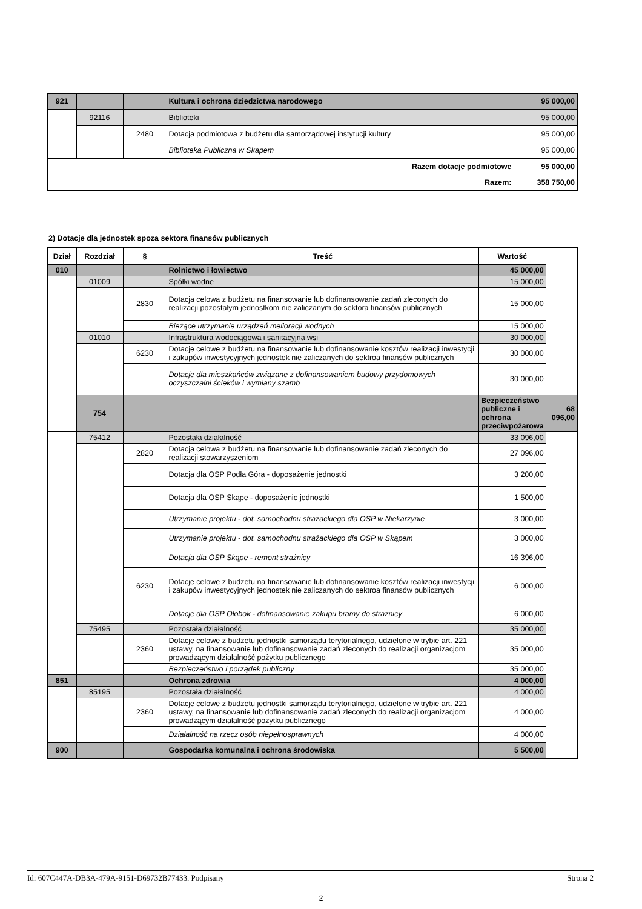| 921 | | | Kultura i ochrona dziedzictwa narodowego | 95 000,00 |
| | 92116 | | Biblioteki | 95 000,00 |
| | | 2480 | Dotacja podmiotowa z budżetu dla samorządowej instytucji kultury | 95 000,00 |
| | | | Biblioteka Publiczna w Skapem | 95 000,00 |
| Razem dotacje podmiotowe | | | | 95 000,00 |
| Razem: | | | | 358 750,00 |
2) Dotacje dla jednostek spoza sektora finansów publicznych
| Dział | Rozdział | § | Treść | Wartość | |
| --- | --- | --- | --- | --- | --- |
| 010 | | | Rolnictwo i łowiectwo | 45 000,00 | |
| | 01009 | | Spółki wodne | 15 000,00 | |
| | | 2830 | Dotacja celowa z budżetu na finansowanie lub dofinansowanie zadań zleconych do realizacji pozostałym jednostkom nie zaliczanym do sektora finansów publicznych | 15 000,00 | |
| | | | Bieżące utrzymanie urządzeń melioracji wodnych | 15 000,00 | |
| | 01010 | | Infrastruktura wodociągowa i sanitacyjna wsi | 30 000,00 | |
| | | 6230 | Dotacje celowe z budżetu na finansowanie lub dofinansowanie kosztów realizacji inwestycji i zakupów inwestycyjnych jednostek nie zaliczanych do sektroa finansów publicznych | 30 000,00 | |
| | | | Dotacje dla mieszkańców związane z dofinansowaniem budowy przydomowych oczyszczalni ścieków i wymiany szamb | 30 000,00 | |
| | 754 | | | Bezpieczeństwo publiczne i ochrona przeciwpożarowa | 68 096,00 |
| | 75412 | | Pozostała działalność | 33 096,00 | |
| | | 2820 | Dotacja celowa z budżetu na finansowanie lub dofinansowanie zadań zleconych do realizacji stowarzyszeniom | 27 096,00 | |
| | | | Dotacja dla OSP Podła Góra - doposażenie jednostki | 3 200,00 | |
| | | | Dotacja dla OSP Skąpe - doposażenie jednostki | 1 500,00 | |
| | | | Utrzymanie projektu - dot. samochodnu strażackiego dla OSP w Niekarzynie | 3 000,00 | |
| | | | Utrzymanie projektu - dot. samochodnu strażackiego dla OSP w Skąpem | 3 000,00 | |
| | | | Dotacja dla OSP Skąpe - remont strażnicy | 16 396,00 | |
| | | 6230 | Dotacje celowe z budżetu na finansowanie lub dofinansowanie kosztów realizacji inwestycji i zakupów inwestycyjnych jednostek nie zaliczanych do sektroa finansów publicznych | 6 000,00 | |
| | | | Dotacje dla OSP Ołobok - dofinansowanie zakupu bramy do strażnicy | 6 000,00 | |
| | 75495 | | Pozostała działalność | 35 000,00 | |
| | | 2360 | Dotacje celowe z budżetu jednostki samorządu terytorialnego, udzielone w trybie art. 221 ustawy, na finansowanie lub dofinansowanie zadań zleconych do realizacji organizacjom prowadzącym działalność pożytku publicznego | 35 000,00 | |
| | | | Bezpieczeństwo i porządek publiczny | 35 000,00 | |
| 851 | | | Ochrona zdrowia | 4 000,00 | |
| | 85195 | | Pozostała działalność | 4 000,00 | |
| | | 2360 | Dotacje celowe z budżetu jednostki samorządu terytorialnego, udzielone w trybie art. 221 ustawy, na finansowanie lub dofinansowanie zadań zleconych do realizacji organizacjom prowadzącym działalność pożytku publicznego | 4 000,00 | |
| | | | Działalność na rzecz osób niepełnosprawnych | 4 000,00 | |
| 900 | | | Gospodarka komunalna i ochrona środowiska | 5 500,00 | |
Id: 607C447A-DB3A-479A-9151-D69732B77433. Podpisany Strona 2
2